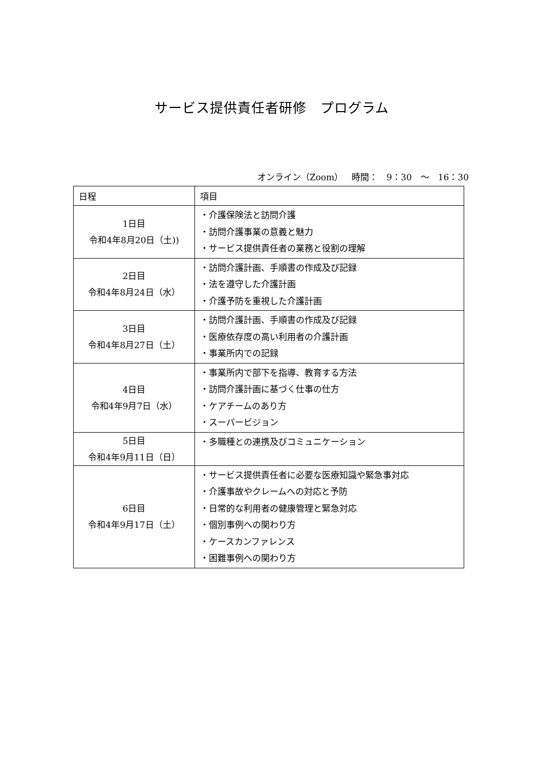サービス提供責任者研修　プログラム
オンライン（Zoom）　時間：　9：30　～　16：30
| 日程 | 項目 |
| --- | --- |
| 1日目 令和4年8月20日（土)) | ・介護保険法と訪問介護 ・訪問介護事業の意義と魅力 ・サービス提供責任者の業務と役割の理解 |
| 2日目 令和4年8月24日（水） | ・訪問介護計画、手順書の作成及び記録 ・法を遵守した介護計画 ・介護予防を重視した介護計画 |
| 3日目 令和4年8月27日（土） | ・訪問介護計画、手順書の作成及び記録 ・医療依存度の高い利用者の介護計画 ・事業所内での記録 |
| 4日目 令和4年9月7日（水） | ・事業所内で部下を指導、教育する方法 ・訪問介護計画に基づく仕事の仕方 ・ケアチームのあり方 ・スーパービジョン |
| 5日目 令和4年9月11日（日） | ・多職種との連携及びコミュニケーション |
| 6日目 令和4年9月17日（土） | ・サービス提供責任者に必要な医療知識や緊急事対応 ・介護事故やクレームへの対応と予防 ・日常的な利用者の健康管理と緊急対応 ・個別事例への関わり方 ・ケースカンファレンス ・困難事例への関わり方 |